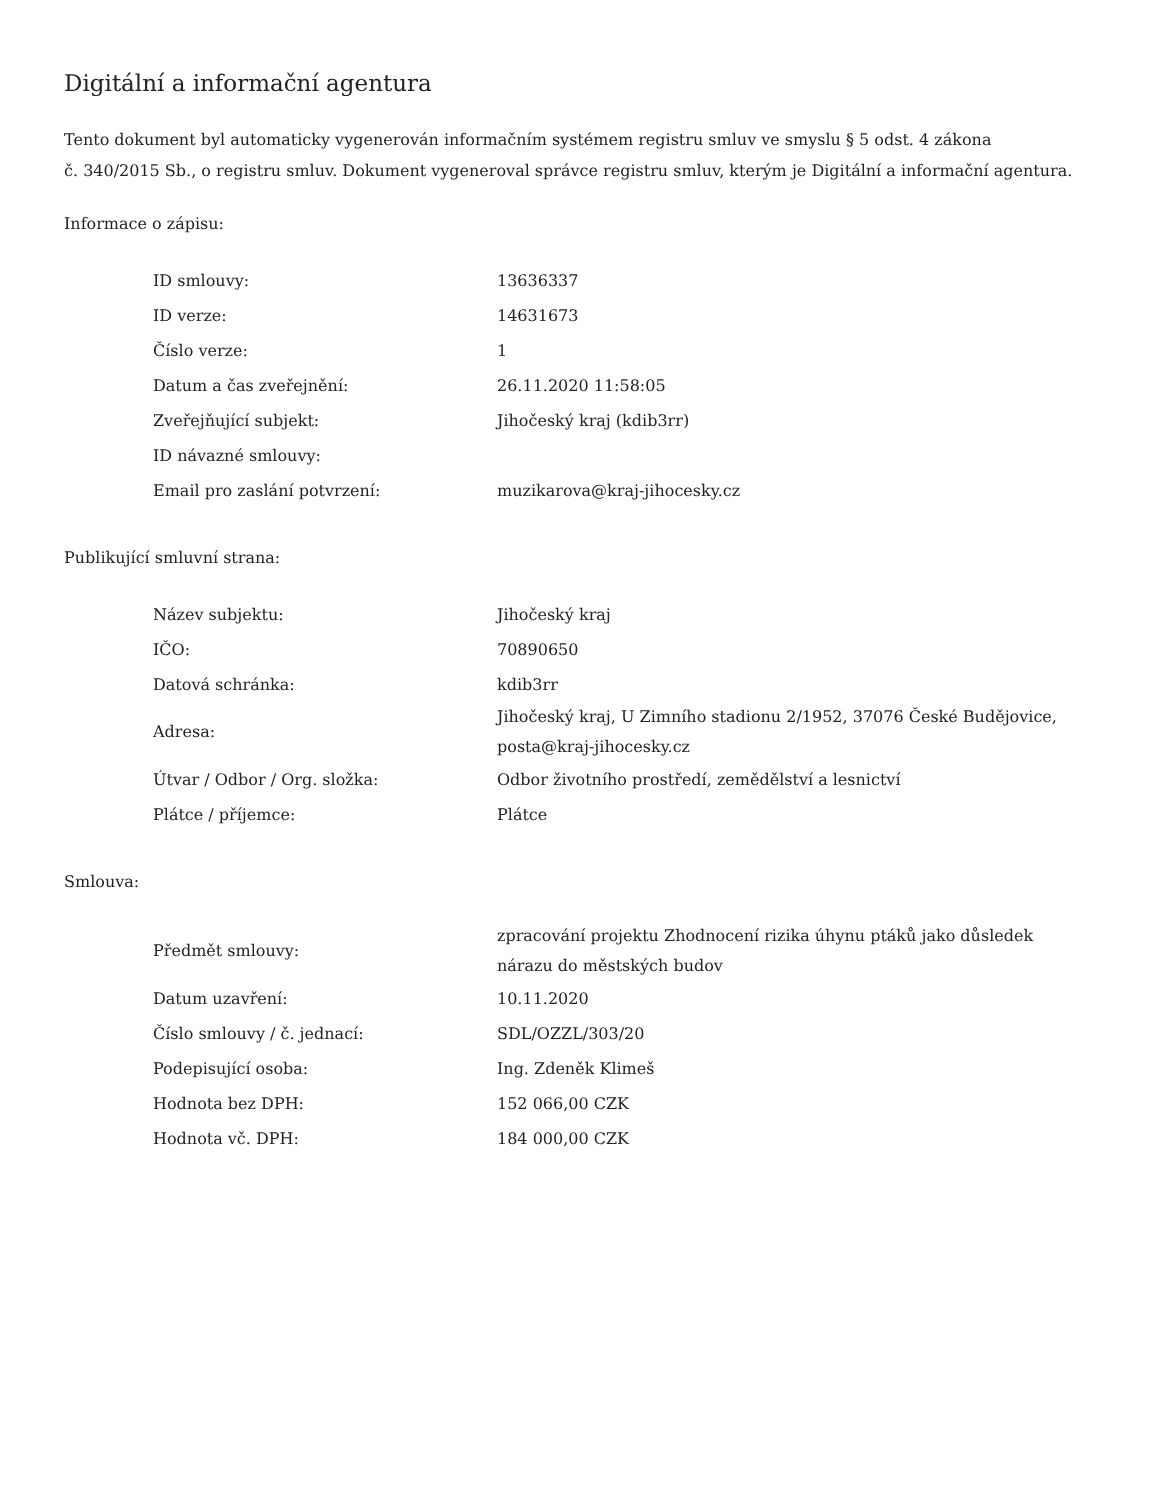Digitální a informační agentura
Tento dokument byl automaticky vygenerován informačním systémem registru smluv ve smyslu § 5 odst. 4 zákona
č. 340/2015 Sb., o registru smluv. Dokument vygeneroval správce registru smluv, kterým je Digitální a informační agentura.
Informace o zápisu:
| ID smlouvy: | 13636337 |
| ID verze: | 14631673 |
| Číslo verze: | 1 |
| Datum a čas zveřejnění: | 26.11.2020 11:58:05 |
| Zveřejňující subjekt: | Jihočeský kraj (kdib3rr) |
| ID návazné smlouvy: | |
| Email pro zaslání potvrzení: | muzikarova@kraj-jihocesky.cz |
Publikující smluvní strana:
| Název subjektu: | Jihočeský kraj |
| IČO: | 70890650 |
| Datová schránka: | kdib3rr |
| Adresa: | Jihočeský kraj, U Zimního stadionu 2/1952, 37076 České Budějovice, posta@kraj-jihocesky.cz |
| Útvar / Odbor / Org. složka: | Odbor životního prostředí, zemědělství a lesnictví |
| Plátce / příjemce: | Plátce |
Smlouva:
| Předmět smlouvy: | zpracování projektu Zhodnocení rizika úhynu ptáků jako důsledek nárazu do městských budov |
| Datum uzavření: | 10.11.2020 |
| Číslo smlouvy / č. jednací: | SDL/OZZL/303/20 |
| Podepisující osoba: | Ing. Zdeněk Klimeš |
| Hodnota bez DPH: | 152 066,00 CZK |
| Hodnota vč. DPH: | 184 000,00 CZK |